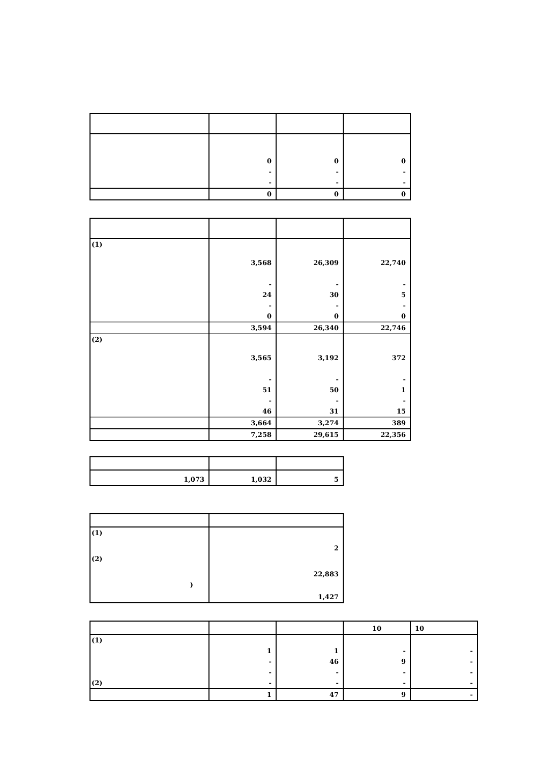| | 0 | 0 | 0 |
| | - | - | - |
| | - | - | - |
| | 0 | 0 | 0 |
| (1) | | | |
| | 3,568 | 26,309 | 22,740 |
| | - | - | - |
| | 24 | 30 | 5 |
| | - | - | - |
| | 0 | 0 | 0 |
| | 3,594 | 26,340 | 22,746 |
| (2) | | | |
| | 3,565 | 3,192 | 372 |
| | - | - | - |
| | 51 | 50 | 1 |
| | - | - | - |
| | 46 | 31 | 15 |
| | 3,664 | 3,274 | 389 |
| | 7,258 | 29,615 | 22,356 |
| 1,073 | 1,032 | 5 |
| (1) | |
| | 2 |
| (2) | |
| | 22,883 |
| ) | |
| | 1,427 |
| | | | 10 | 10 |
| (1) | | | | |
| | 1 | 1 | - | - |
| | - | 46 | 9 | - |
| | - | - | - | - |
| (2) | - | - | - | - |
| | 1 | 47 | 9 | - |